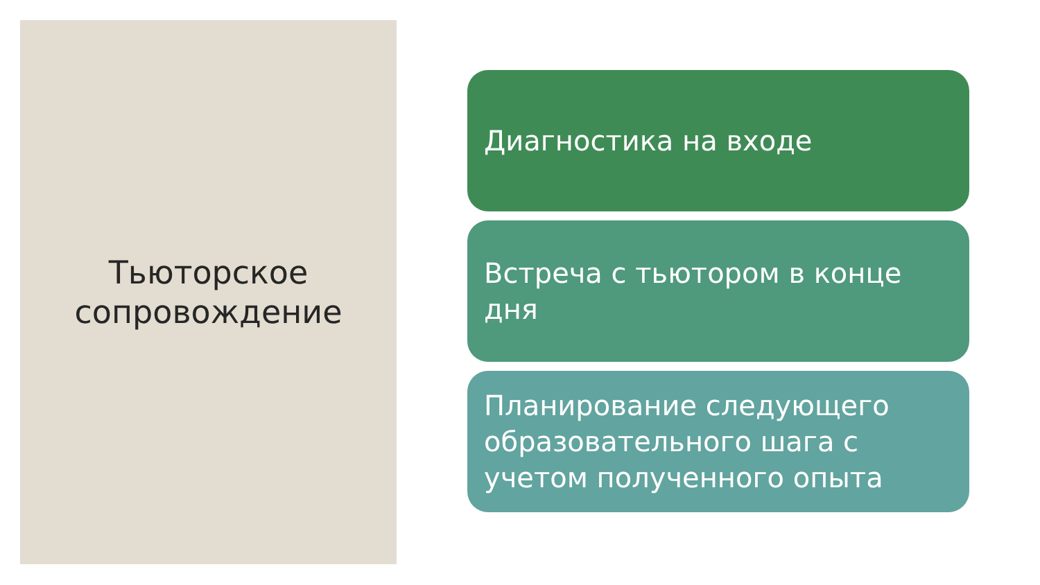Тьюторское
сопровождение
Диагностика на входе
Встреча с тьютором в конце дня
Планирование следующего образовательного шага с учетом полученного опыта